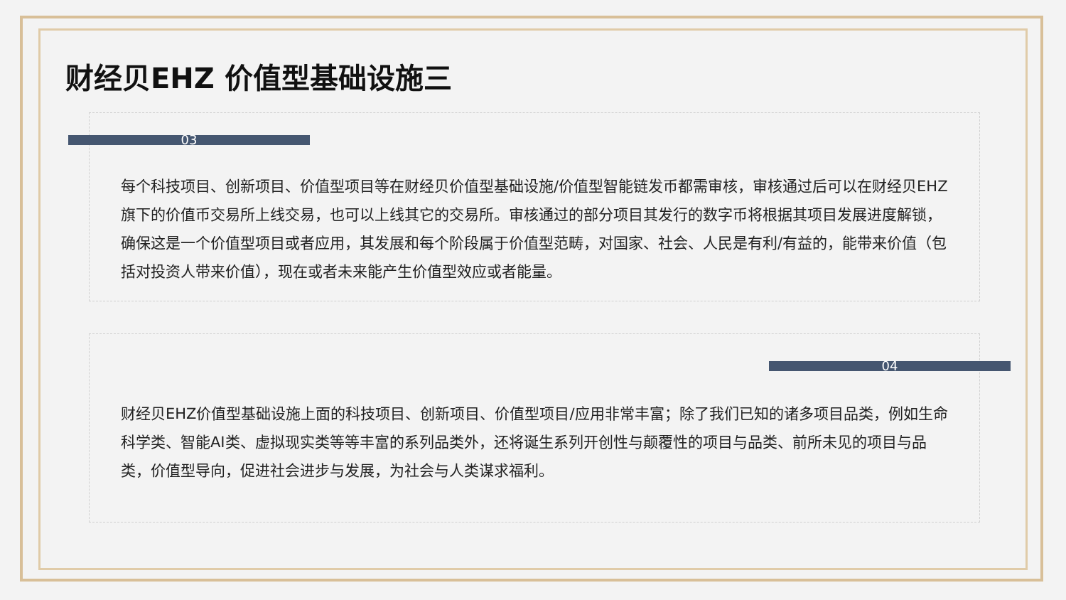财经贝EHZ 价值型基础设施三
03
每个科技项目、创新项目、价值型项目等在财经贝价值型基础设施/价值型智能链发币都需审核，审核通过后可以在财经贝EHZ旗下的价值币交易所上线交易，也可以上线其它的交易所。审核通过的部分项目其发行的数字币将根据其项目发展进度解锁，确保这是一个价值型项目或者应用，其发展和每个阶段属于价值型范畴，对国家、社会、人民是有利/有益的，能带来价值（包括对投资人带来价值），现在或者未来能产生价值型效应或者能量。
04
财经贝EHZ价值型基础设施上面的科技项目、创新项目、价值型项目/应用非常丰富；除了我们已知的诸多项目品类，例如生命科学类、智能AI类、虚拟现实类等等丰富的系列品类外，还将诞生系列开创性与颠覆性的项目与品类、前所未见的项目与品类，价值型导向，促进社会进步与发展，为社会与人类谋求福利。